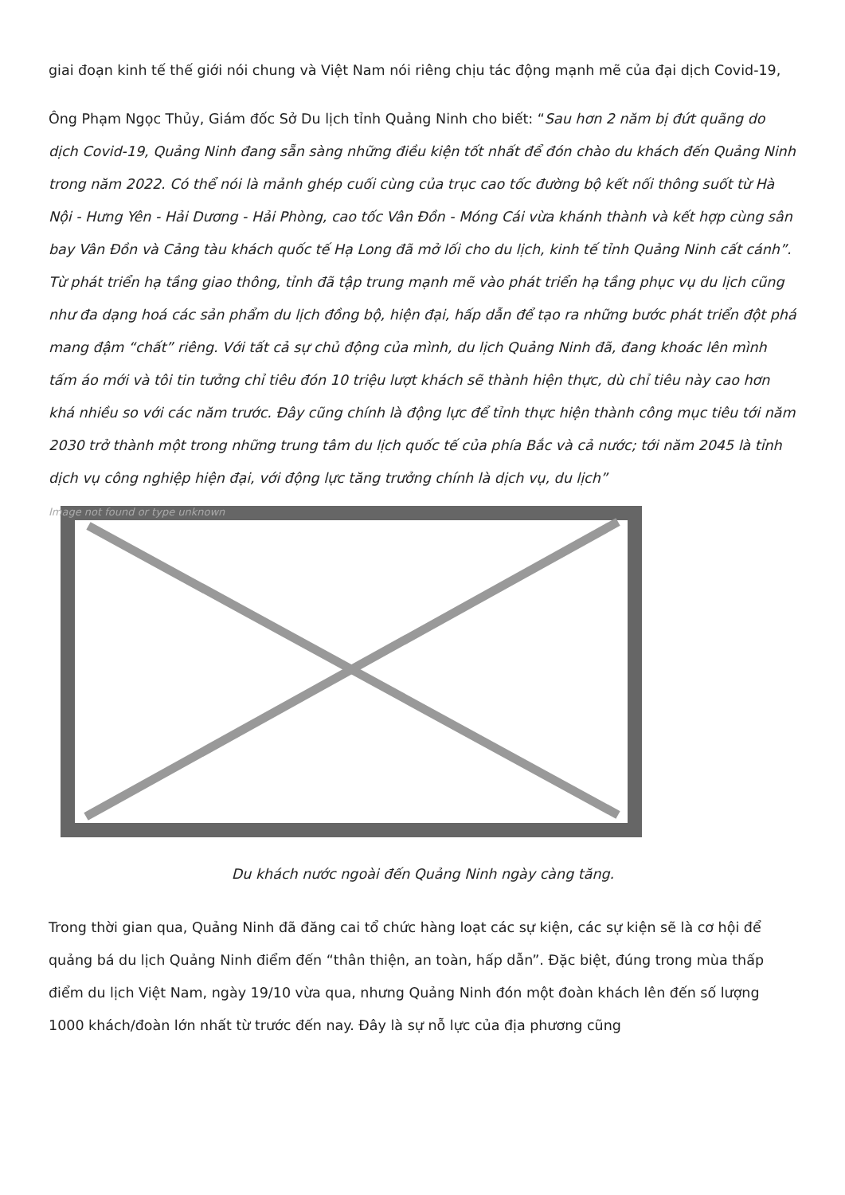giai đoạn kinh tế thế giới nói chung và Việt Nam nói riêng chịu tác động mạnh mẽ của đại dịch Covid-19,
Ông Phạm Ngọc Thủy, Giám đốc Sở Du lịch tỉnh Quảng Ninh cho biết: “Sau hơn 2 năm bị đứt quãng do dịch Covid-19, Quảng Ninh đang sẵn sàng những điều kiện tốt nhất để đón chào du khách đến Quảng Ninh trong năm 2022. Có thể nói là mảnh ghép cuối cùng của trục cao tốc đường bộ kết nối thông suốt từ Hà Nội - Hưng Yên - Hải Dương - Hải Phòng, cao tốc Vân Đồn - Móng Cái vừa khánh thành và kết hợp cùng sân bay Vân Đồn và Cảng tàu khách quốc tế Hạ Long đã mở lối cho du lịch, kinh tế tỉnh Quảng Ninh cất cánh”. Từ phát triển hạ tầng giao thông, tỉnh đã tập trung mạnh mẽ vào phát triển hạ tầng phục vụ du lịch cũng như đa dạng hoá các sản phẩm du lịch đồng bộ, hiện đại, hấp dẫn để tạo ra những bước phát triển đột phá mang đậm “chất” riêng. Với tất cả sự chủ động của mình, du lịch Quảng Ninh đã, đang khoác lên mình tấm áo mới và tôi tin tưởng chỉ tiêu đón 10 triệu lượt khách sẽ thành hiện thực, dù chỉ tiêu này cao hơn khá nhiều so với các năm trước. Đây cũng chính là động lực để tỉnh thực hiện thành công mục tiêu tới năm 2030 trở thành một trong những trung tâm du lịch quốc tế của phía Bắc và cả nước; tới năm 2045 là tỉnh dịch vụ công nghiệp hiện đại, với động lực tăng trưởng chính là dịch vụ, du lịch”
Image not found or type unknown
Du khách nước ngoài đến Quảng Ninh ngày càng tăng.
Trong thời gian qua, Quảng Ninh đã đăng cai tổ chức hàng loạt các sự kiện, các sự kiện sẽ là cơ hội để quảng bá du lịch Quảng Ninh điểm đến “thân thiện, an toàn, hấp dẫn”. Đặc biệt, đúng trong mùa thấp điểm du lịch Việt Nam, ngày 19/10 vừa qua, nhưng Quảng Ninh đón một đoàn khách lên đến số lượng 1000 khách/đoàn lớn nhất từ trước đến nay. Đây là sự nỗ lực của địa phương cũng